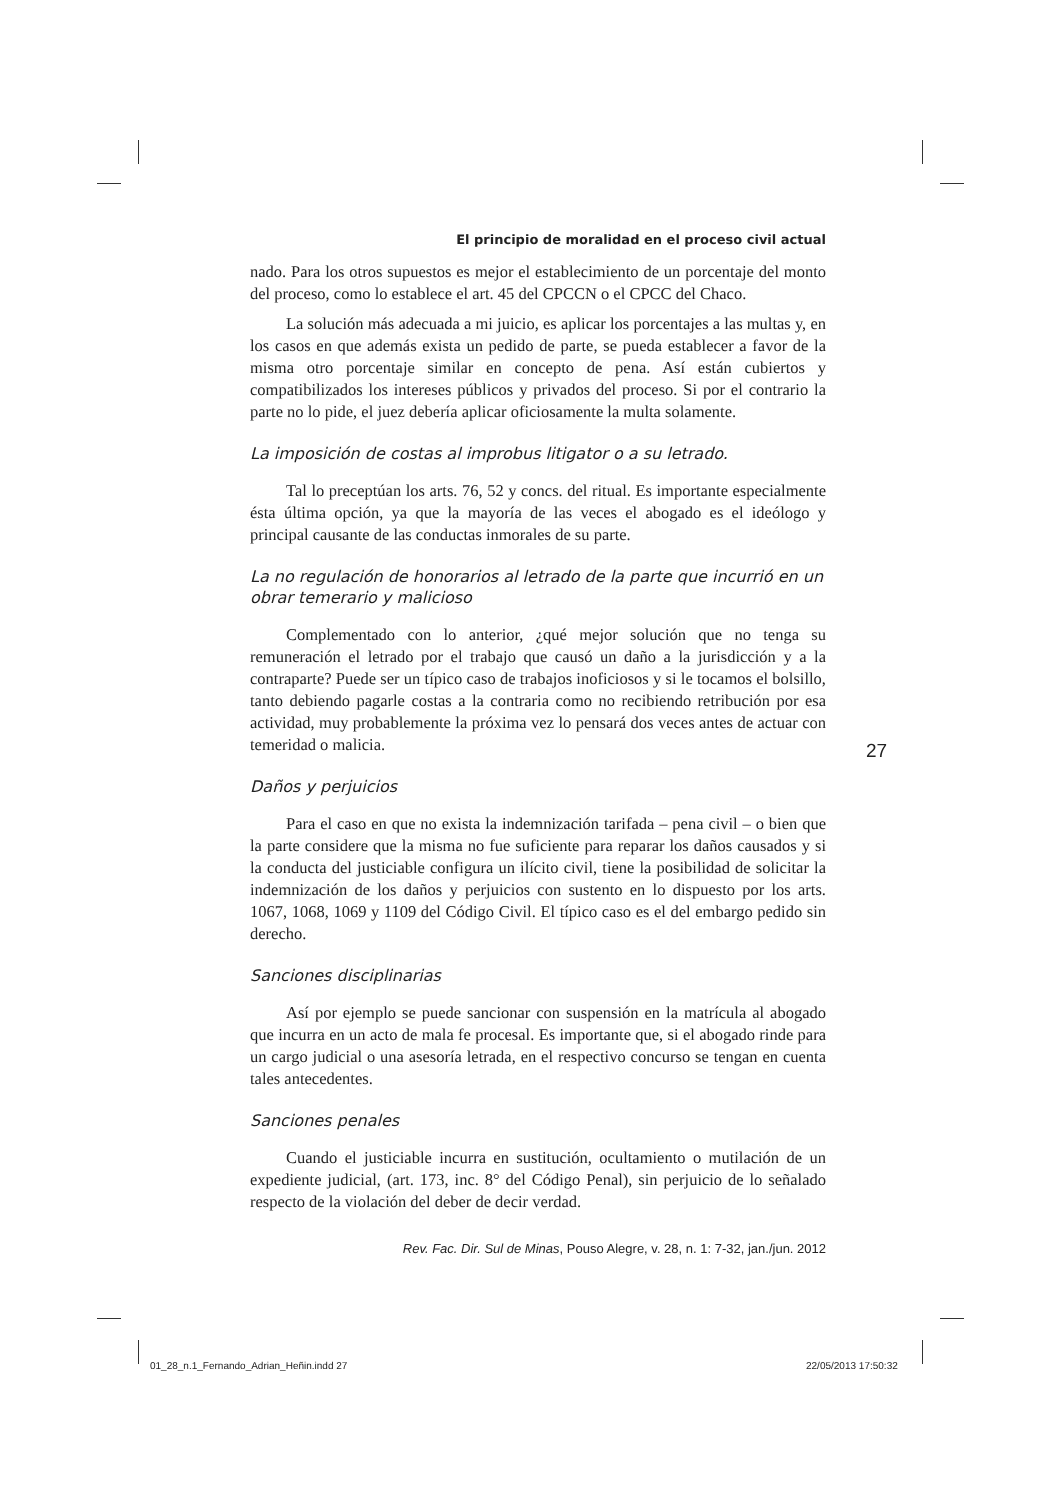El principio de moralidad en el proceso civil actual
nado. Para los otros supuestos es mejor el establecimiento de un porcentaje del monto del proceso, como lo establece el art. 45 del CPCCN o el CPCC del Chaco.
La solución más adecuada a mi juicio, es aplicar los porcentajes a las multas y, en los casos en que además exista un pedido de parte, se pueda establecer a favor de la misma otro porcentaje similar en concepto de pena. Así están cubiertos y compatibilizados los intereses públicos y privados del proceso. Si por el contrario la parte no lo pide, el juez debería aplicar oficiosamente la multa solamente.
La imposición de costas al improbus litigator o a su letrado.
Tal lo preceptúan los arts. 76, 52 y concs. del ritual. Es importante especialmente ésta última opción, ya que la mayoría de las veces el abogado es el ideólogo y principal causante de las conductas inmorales de su parte.
La no regulación de honorarios al letrado de la parte que incurrió en un obrar temerario y malicioso
Complementado con lo anterior, ¿qué mejor solución que no tenga su remuneración el letrado por el trabajo que causó un daño a la jurisdicción y a la contraparte? Puede ser un típico caso de trabajos inoficiosos y si le tocamos el bolsillo, tanto debiendo pagarle costas a la contraria como no recibiendo retribución por esa actividad, muy probablemente la próxima vez lo pensará dos veces antes de actuar con temeridad o malicia.
Daños y perjuicios
Para el caso en que no exista la indemnización tarifada – pena civil – o bien que la parte considere que la misma no fue suficiente para reparar los daños causados y si la conducta del justiciable configura un ilícito civil, tiene la posibilidad de solicitar la indemnización de los daños y perjuicios con sustento en lo dispuesto por los arts. 1067, 1068, 1069 y 1109 del Código Civil. El típico caso es el del embargo pedido sin derecho.
Sanciones disciplinarias
Así por ejemplo se puede sancionar con suspensión en la matrícula al abogado que incurra en un acto de mala fe procesal. Es importante que, si el abogado rinde para un cargo judicial o una asesoría letrada, en el respectivo concurso se tengan en cuenta tales antecedentes.
Sanciones penales
Cuando el justiciable incurra en sustitución, ocultamiento o mutilación de un expediente judicial, (art. 173, inc. 8° del Código Penal), sin perjuicio de lo señalado respecto de la violación del deber de decir verdad.
Rev. Fac. Dir. Sul de Minas, Pouso Alegre, v. 28, n. 1: 7-32, jan./jun. 2012
27
01_28_n.1_Fernando_Adrian_Heñin.indd 27
22/05/2013 17:50:32